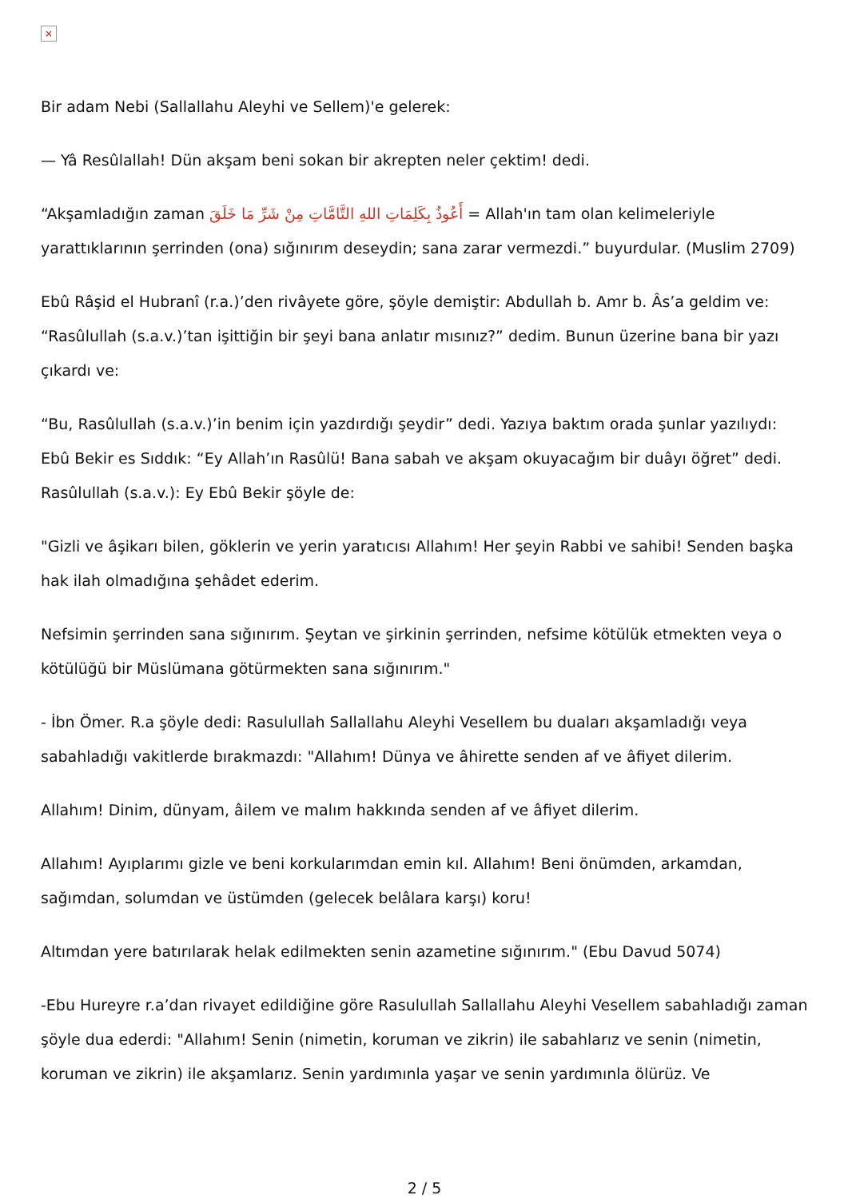×
Bir adam Nebi (Sallallahu Aleyhi ve Sellem)'e gelerek:
— Yâ Resûlallah! Dün akşam beni sokan bir akrepten neler çektim! dedi.
“Akşamladığın zaman أَعُوذُ بِكَلِمَاتِ اللهِ التَّامَّاتِ مِنْ شَرِّ مَا خَلَقَ = Allah'ın tam olan kelimeleriyle yarattıklarının şerrinden (ona) sığınırım deseydin; sana zarar vermezdi.” buyurdular. (Muslim 2709)
Ebû Râşid el Hubranî (r.a.)’den rivâyete göre, şöyle demiştir: Abdullah b. Amr b. Âs’a geldim ve: “Rasûlullah (s.a.v.)’tan işittiğin bir şeyi bana anlatır mısınız?” dedim. Bunun üzerine bana bir yazı çıkardı ve:
“Bu, Rasûlullah (s.a.v.)’in benim için yazdırdığı şeydir” dedi. Yazıya baktım orada şunlar yazılıydı: Ebû Bekir es Sıddık: “Ey Allah’ın Rasûlü! Bana sabah ve akşam okuyacağım bir duâyı öğret” dedi. Rasûlullah (s.a.v.): Ey Ebû Bekir şöyle de:
"Gizli ve âşikarı bilen, göklerin ve yerin yaratıcısı Allahım! Her şeyin Rabbi ve sahibi! Senden başka hak ilah olmadığına şehâdet ederim.
Nefsimin şerrinden sana sığınırım. Şeytan ve şirkinin şerrinden, nefsime kötülük etmekten veya o kötülüğü bir Müslümana götürmekten sana sığınırım."
- İbn Ömer. R.a şöyle dedi: Rasulullah Sallallahu Aleyhi Vesellem bu duaları akşamladığı veya sabahladığı vakitlerde bırakmazdı: "Allahım! Dünya ve âhirette senden af ve âfiyet dilerim.
Allahım! Dinim, dünyam, âilem ve malım hakkında senden af ve âfiyet dilerim.
Allahım! Ayıplarımı gizle ve beni korkularımdan emin kıl. Allahım! Beni önümden, arkamdan, sağımdan, solumdan ve üstümden (gelecek belâlara karşı) koru!
Altımdan yere batırılarak helak edilmekten senin azametine sığınırım." (Ebu Davud 5074)
-Ebu Hureyre r.a’dan rivayet edildiğine göre Rasulullah Sallallahu Aleyhi Vesellem sabahladığı zaman şöyle dua ederdi: "Allahım! Senin (nimetin, koruman ve zikrin) ile sabahlarız ve senin (nimetin, koruman ve zikrin) ile akşamlarız. Senin yardımınla yaşar ve senin yardımınla ölürüz. Ve
2 / 5